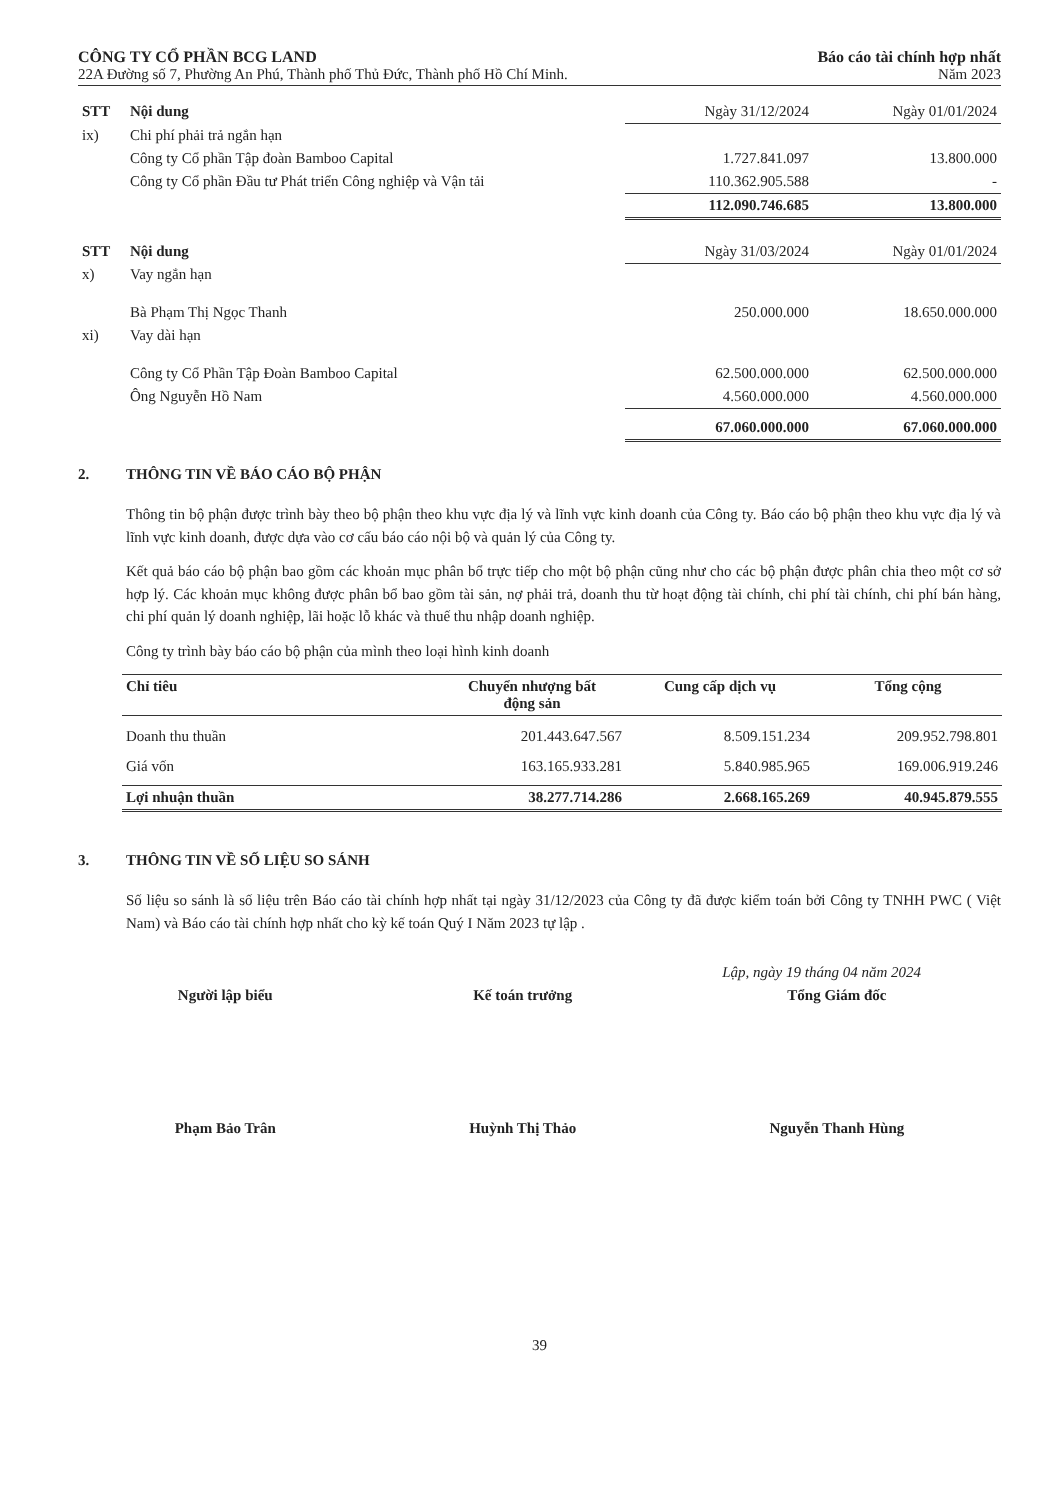CÔNG TY CỔ PHẦN BCG LAND
22A Đường số 7, Phường An Phú, Thành phố Thủ Đức, Thành phố Hồ Chí Minh.
Báo cáo tài chính hợp nhất
Năm 2023
| STT | Nội dung | Ngày 31/12/2024 | Ngày 01/01/2024 |
| ix) | Chi phí phải trả ngắn hạn | | |
| | Công ty Cổ phần Tập đoàn Bamboo Capital | 1.727.841.097 | 13.800.000 |
| | Công ty Cổ phần Đầu tư Phát triển Công nghiệp và Vận tải | 110.362.905.588 | - |
| | | 112.090.746.685 | 13.800.000 |
| STT | Nội dung | Ngày 31/03/2024 | Ngày 01/01/2024 |
| x) | Vay ngắn hạn | | |
| | Bà Phạm Thị Ngọc Thanh | 250.000.000 | 18.650.000.000 |
| xi) | Vay dài hạn | | |
| | Công ty Cổ Phần Tập Đoàn Bamboo Capital | 62.500.000.000 | 62.500.000.000 |
| | Ông Nguyễn Hồ Nam | 4.560.000.000 | 4.560.000.000 |
| | | 67.060.000.000 | 67.060.000.000 |
2. THÔNG TIN VỀ BÁO CÁO BỘ PHẬN
Thông tin bộ phận được trình bày theo bộ phận theo khu vực địa lý và lĩnh vực kinh doanh của Công ty. Báo cáo bộ phận theo khu vực địa lý và lĩnh vực kinh doanh, được dựa vào cơ cấu báo cáo nội bộ và quản lý của Công ty.
Kết quả báo cáo bộ phận bao gồm các khoản mục phân bổ trực tiếp cho một bộ phận cũng như cho các bộ phận được phân chia theo một cơ sở hợp lý. Các khoản mục không được phân bổ bao gồm tài sản, nợ phải trả, doanh thu từ hoạt động tài chính, chi phí tài chính, chi phí bán hàng, chi phí quản lý doanh nghiệp, lãi hoặc lỗ khác và thuế thu nhập doanh nghiệp.
Công ty trình bày báo cáo bộ phận của mình theo loại hình kinh doanh
| Chỉ tiêu | Chuyển nhượng bất động sản | Cung cấp dịch vụ | Tổng cộng |
| --- | --- | --- | --- |
| Doanh thu thuần | 201.443.647.567 | 8.509.151.234 | 209.952.798.801 |
| Giá vốn | 163.165.933.281 | 5.840.985.965 | 169.006.919.246 |
| Lợi nhuận thuần | 38.277.714.286 | 2.668.165.269 | 40.945.879.555 |
3. THÔNG TIN VỀ SỐ LIỆU SO SÁNH
Số liệu so sánh là số liệu trên Báo cáo tài chính hợp nhất tại ngày 31/12/2023 của Công ty đã được kiểm toán bởi Công ty TNHH PWC ( Việt Nam) và Báo cáo tài chính hợp nhất cho kỳ kế toán Quý I Năm 2023 tự lập .
Lập, ngày 19 tháng 04 năm 2024
Người lập biểu
Phạm Bảo Trân
Kế toán trưởng
Huỳnh Thị Thảo
Tổng Giám đốc
Nguyễn Thanh Hùng
39